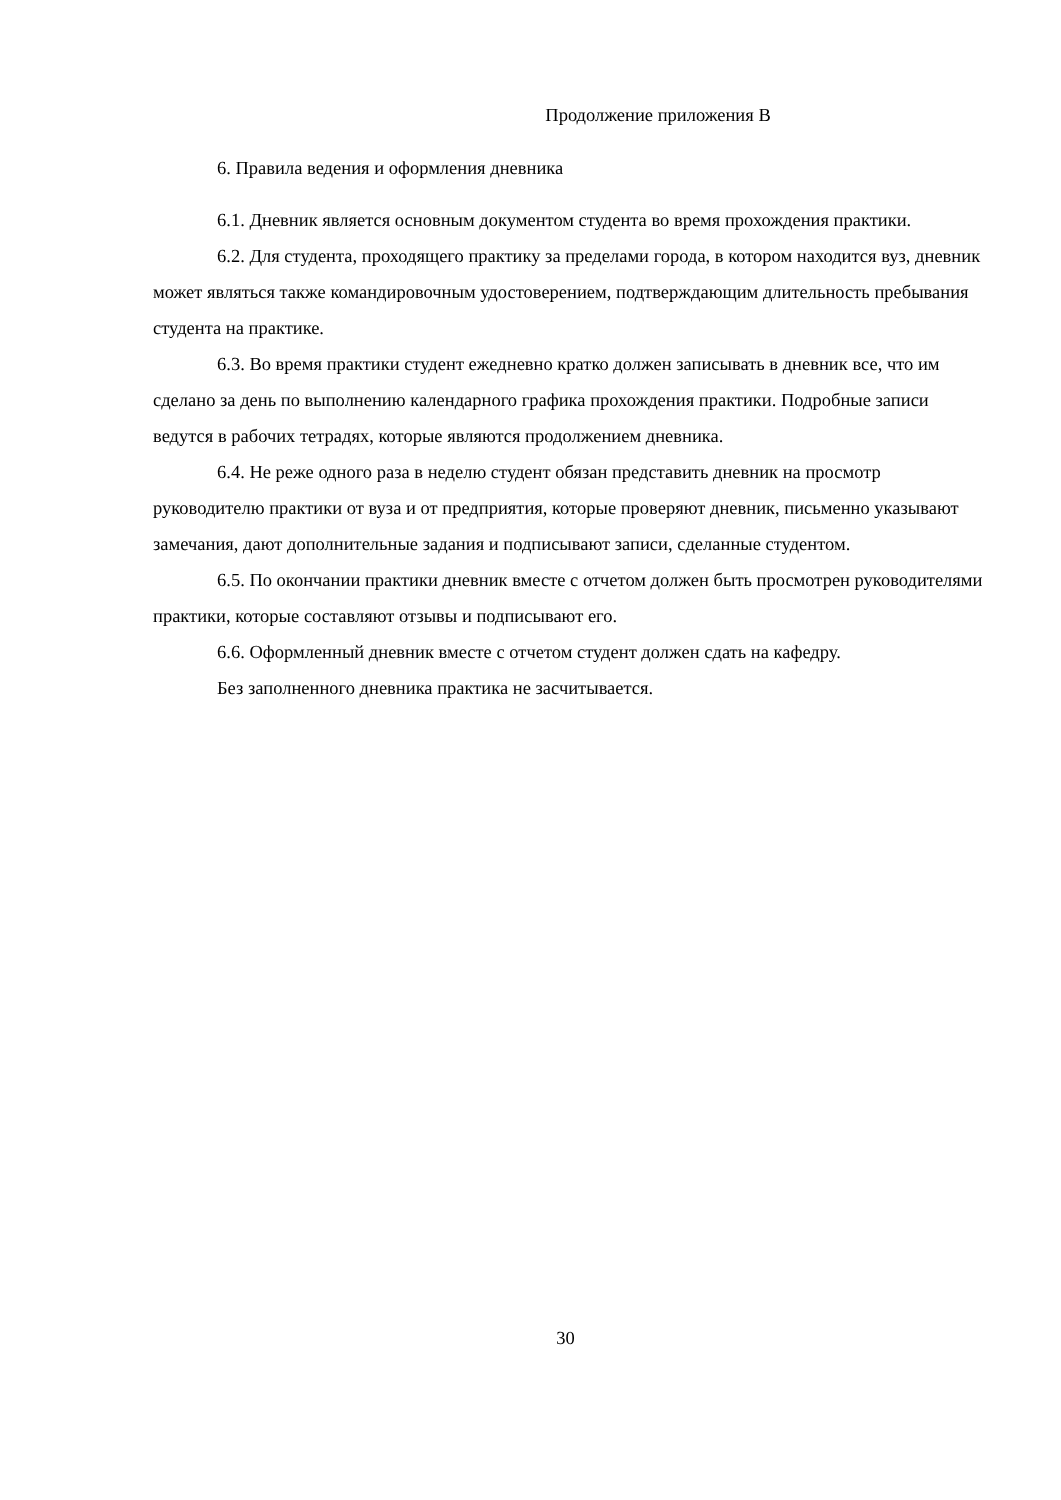Продолжение приложения В
6. Правила ведения и оформления дневника
6.1. Дневник является основным документом студента во время прохождения практики.
6.2. Для студента, проходящего практику за пределами города, в котором находится вуз, дневник может являться также командировочным удостоверением, подтверждающим длительность пребывания студента на практике.
6.3. Во время практики студент ежедневно кратко должен записывать в дневник все, что им сделано за день по выполнению календарного графика прохождения практики. Подробные записи ведутся в рабочих тетрадях, которые являются продолжением дневника.
6.4. Не реже одного раза в неделю студент обязан представить дневник на просмотр руководителю практики от вуза и от предприятия, которые проверяют дневник, письменно указывают замечания, дают дополнительные задания и подписывают записи, сделанные студентом.
6.5. По окончании практики дневник вместе с отчетом должен быть просмотрен руководителями практики, которые составляют отзывы и подписывают его.
6.6. Оформленный дневник вместе с отчетом студент должен сдать на кафедру.
Без заполненного дневника практика не засчитывается.
30